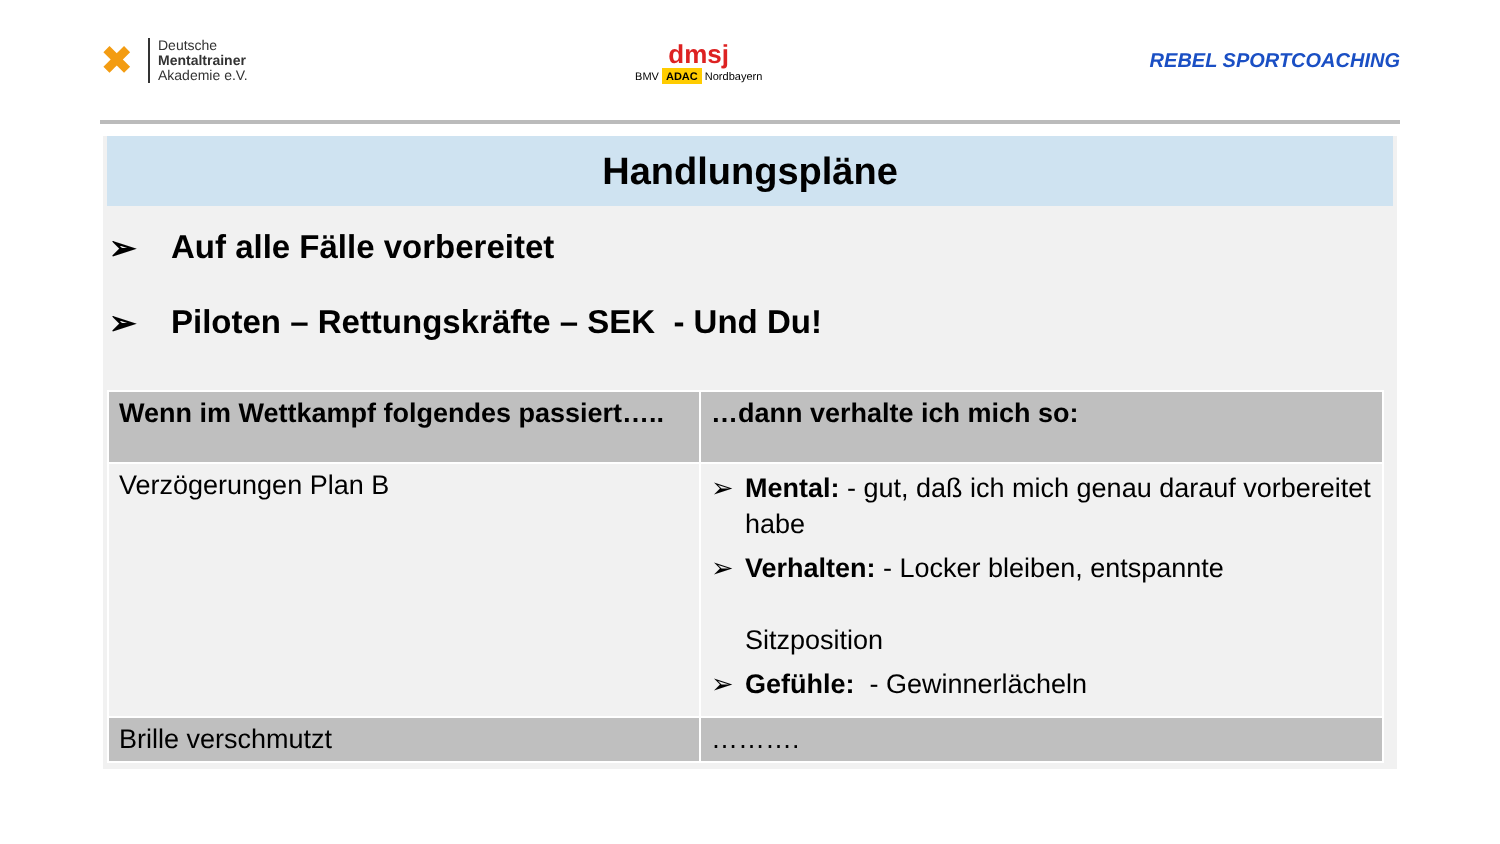✖
Deutsche
Mentaltrainer
Akademie e.V.
dmsj
BMV ADAC Nordbayern
REBEL SPORTCOACHING
Handlungspläne
➢ Auf alle Fälle vorbereitet
➢ Piloten – Rettungskräfte – SEK - Und Du!
| Wenn im Wettkampf folgendes passiert….. | …dann verhalte ich mich so: |
| Verzögerungen Plan B | ➢ Mental: - gut, daß ich mich genau darauf vorbereitet habe ➢ Verhalten: - Locker bleiben, entspannte Sitzposition ➢ Gefühle: - Gewinnerlächeln |
| Brille verschmutzt | ………. |